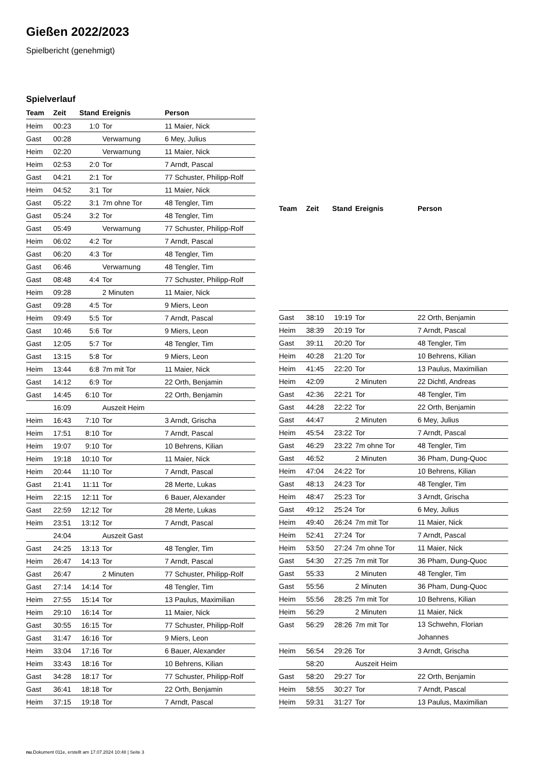Gießen 2022/2023
Spielbericht (genehmigt)
Spielverlauf
| Team | Zeit | Stand | Ereignis | Person |
| --- | --- | --- | --- | --- |
| Heim | 00:23 | 1:0 | Tor | 11 Maier, Nick |
| Gast | 00:28 | | Verwarnung | 6 Mey, Julius |
| Heim | 02:20 | | Verwarnung | 11 Maier, Nick |
| Heim | 02:53 | 2:0 | Tor | 7 Arndt, Pascal |
| Gast | 04:21 | 2:1 | Tor | 77 Schuster, Philipp-Rolf |
| Heim | 04:52 | 3:1 | Tor | 11 Maier, Nick |
| Gast | 05:22 | 3:1 | 7m ohne Tor | 48 Tengler, Tim |
| Gast | 05:24 | 3:2 | Tor | 48 Tengler, Tim |
| Gast | 05:49 | | Verwarnung | 77 Schuster, Philipp-Rolf |
| Heim | 06:02 | 4:2 | Tor | 7 Arndt, Pascal |
| Gast | 06:20 | 4:3 | Tor | 48 Tengler, Tim |
| Gast | 06:46 | | Verwarnung | 48 Tengler, Tim |
| Gast | 08:48 | 4:4 | Tor | 77 Schuster, Philipp-Rolf |
| Heim | 09:28 | | 2 Minuten | 11 Maier, Nick |
| Gast | 09:28 | 4:5 | Tor | 9 Miers, Leon |
| Heim | 09:49 | 5:5 | Tor | 7 Arndt, Pascal |
| Gast | 10:46 | 5:6 | Tor | 9 Miers, Leon |
| Gast | 12:05 | 5:7 | Tor | 48 Tengler, Tim |
| Gast | 13:15 | 5:8 | Tor | 9 Miers, Leon |
| Heim | 13:44 | 6:8 | 7m mit Tor | 11 Maier, Nick |
| Gast | 14:12 | 6:9 | Tor | 22 Orth, Benjamin |
| Gast | 14:45 | 6:10 | Tor | 22 Orth, Benjamin |
| | 16:09 | | Auszeit Heim | |
| Heim | 16:43 | 7:10 | Tor | 3 Arndt, Grischa |
| Heim | 17:51 | 8:10 | Tor | 7 Arndt, Pascal |
| Heim | 19:07 | 9:10 | Tor | 10 Behrens, Kilian |
| Heim | 19:18 | 10:10 | Tor | 11 Maier, Nick |
| Heim | 20:44 | 11:10 | Tor | 7 Arndt, Pascal |
| Gast | 21:41 | 11:11 | Tor | 28 Merte, Lukas |
| Heim | 22:15 | 12:11 | Tor | 6 Bauer, Alexander |
| Gast | 22:59 | 12:12 | Tor | 28 Merte, Lukas |
| Heim | 23:51 | 13:12 | Tor | 7 Arndt, Pascal |
| | 24:04 | | Auszeit Gast | |
| Gast | 24:25 | 13:13 | Tor | 48 Tengler, Tim |
| Heim | 26:47 | 14:13 | Tor | 7 Arndt, Pascal |
| Gast | 26:47 | | 2 Minuten | 77 Schuster, Philipp-Rolf |
| Gast | 27:14 | 14:14 | Tor | 48 Tengler, Tim |
| Heim | 27:55 | 15:14 | Tor | 13 Paulus, Maximilian |
| Heim | 29:10 | 16:14 | Tor | 11 Maier, Nick |
| Gast | 30:55 | 16:15 | Tor | 77 Schuster, Philipp-Rolf |
| Gast | 31:47 | 16:16 | Tor | 9 Miers, Leon |
| Heim | 33:04 | 17:16 | Tor | 6 Bauer, Alexander |
| Heim | 33:43 | 18:16 | Tor | 10 Behrens, Kilian |
| Gast | 34:28 | 18:17 | Tor | 77 Schuster, Philipp-Rolf |
| Gast | 36:41 | 18:18 | Tor | 22 Orth, Benjamin |
| Heim | 37:15 | 19:18 | Tor | 7 Arndt, Pascal |
| Team | Zeit | Stand | Ereignis | Person |
| --- | --- | --- | --- | --- |
| Gast | 38:10 | 19:19 | Tor | 22 Orth, Benjamin |
| Heim | 38:39 | 20:19 | Tor | 7 Arndt, Pascal |
| Gast | 39:11 | 20:20 | Tor | 48 Tengler, Tim |
| Heim | 40:28 | 21:20 | Tor | 10 Behrens, Kilian |
| Heim | 41:45 | 22:20 | Tor | 13 Paulus, Maximilian |
| Heim | 42:09 | | 2 Minuten | 22 Dichtl, Andreas |
| Gast | 42:36 | 22:21 | Tor | 48 Tengler, Tim |
| Gast | 44:28 | 22:22 | Tor | 22 Orth, Benjamin |
| Gast | 44:47 | | 2 Minuten | 6 Mey, Julius |
| Heim | 45:54 | 23:22 | Tor | 7 Arndt, Pascal |
| Gast | 46:29 | 23:22 | 7m ohne Tor | 48 Tengler, Tim |
| Gast | 46:52 | | 2 Minuten | 36 Pham, Dung-Quoc |
| Heim | 47:04 | 24:22 | Tor | 10 Behrens, Kilian |
| Gast | 48:13 | 24:23 | Tor | 48 Tengler, Tim |
| Heim | 48:47 | 25:23 | Tor | 3 Arndt, Grischa |
| Gast | 49:12 | 25:24 | Tor | 6 Mey, Julius |
| Heim | 49:40 | 26:24 | 7m mit Tor | 11 Maier, Nick |
| Heim | 52:41 | 27:24 | Tor | 7 Arndt, Pascal |
| Heim | 53:50 | 27:24 | 7m ohne Tor | 11 Maier, Nick |
| Gast | 54:30 | 27:25 | 7m mit Tor | 36 Pham, Dung-Quoc |
| Gast | 55:33 | | 2 Minuten | 48 Tengler, Tim |
| Gast | 55:56 | | 2 Minuten | 36 Pham, Dung-Quoc |
| Heim | 55:56 | 28:25 | 7m mit Tor | 10 Behrens, Kilian |
| Heim | 56:29 | | 2 Minuten | 11 Maier, Nick |
| Gast | 56:29 | 28:26 | 7m mit Tor | 13 Schwehn, Florian Johannes |
| Heim | 56:54 | 29:26 | Tor | 3 Arndt, Grischa |
| | 58:20 | | Auszeit Heim | |
| Gast | 58:20 | 29:27 | Tor | 22 Orth, Benjamin |
| Heim | 58:55 | 30:27 | Tor | 7 Arndt, Pascal |
| Heim | 59:31 | 31:27 | Tor | 13 Paulus, Maximilian |
nu.Dokument 011e, erstellt am 17.07.2024 10:48 | Seite 3